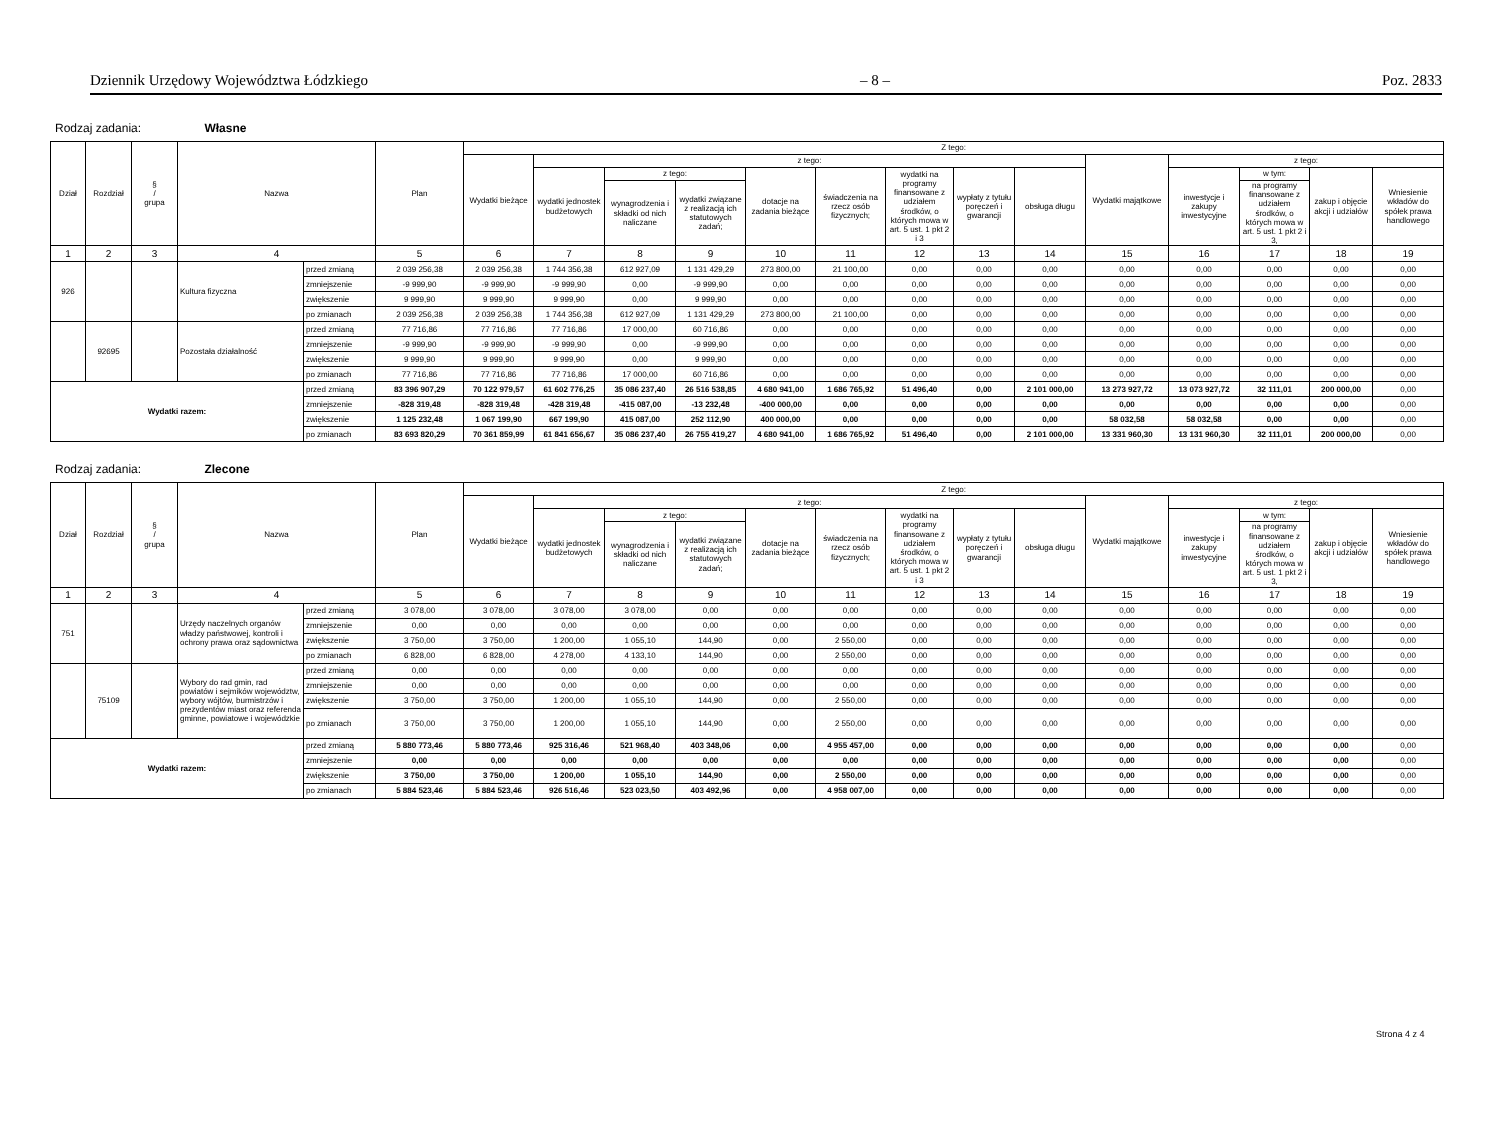Dziennik Urzędowy Województwa Łódzkiego – 8 – Poz. 2833
Rodzaj zadania: Własne
| Dział | Rozdział | § / grupa | Nazwa | | Plan | Z tego: | | | | | | | | | | | | | |
| --- | --- | --- | --- | --- | --- | --- | --- | --- | --- | --- | --- | --- | --- | --- | --- | --- | --- | --- | --- |
| | | | | | | Wydatki bieżące | z tego: | | | | | | | | Wydatki majątkowe | z tego: | | | |
| | | | | | | | wydatki jednostek budżetowych | z tego: | | dotacje na zadania bieżące | świadczenia na rzecz osób fizycznych; | wydatki na programy finansowane z udziałem środków, o których mowa w art. 5 ust. 1 pkt 2 i 3 | wypłaty z tytułu poręczeń i gwarancji | obsługa długu | | inwestycje i zakupy inwestycyjne | w tym: | zakup i objęcie akcji i udziałów | Wniesienie wkładów do spółek prawa handlowego |
| | | | | | | | | wynagrodzenia i składki od nich naliczane | wydatki związane z realizacją ich statutowych zadań; | | | | | | | | na programy finansowane z udziałem środków, o których mowa w art. 5 ust. 1 pkt 2 i 3, | | |
| 1 | 2 | 3 | 4 | | 5 | 6 | 7 | 8 | 9 | 10 | 11 | 12 | 13 | 14 | 15 | 16 | 17 | 18 | 19 |
| 926 | | | Kultura fizyczna | przed zmianą | 2 039 256,38 | 2 039 256,38 | 1 744 356,38 | 612 927,09 | 1 131 429,29 | 273 800,00 | 21 100,00 | 0,00 | 0,00 | 0,00 | 0,00 | 0,00 | 0,00 | 0,00 | 0,00 |
| | | | | zmniejszenie | -9 999,90 | -9 999,90 | -9 999,90 | 0,00 | -9 999,90 | 0,00 | 0,00 | 0,00 | 0,00 | 0,00 | 0,00 | 0,00 | 0,00 | 0,00 | 0,00 |
| | | | | zwiększenie | 9 999,90 | 9 999,90 | 9 999,90 | 0,00 | 9 999,90 | 0,00 | 0,00 | 0,00 | 0,00 | 0,00 | 0,00 | 0,00 | 0,00 | 0,00 | 0,00 |
| | | | | po zmianach | 2 039 256,38 | 2 039 256,38 | 1 744 356,38 | 612 927,09 | 1 131 429,29 | 273 800,00 | 21 100,00 | 0,00 | 0,00 | 0,00 | 0,00 | 0,00 | 0,00 | 0,00 | 0,00 |
| | 92695 | | Pozostała działalność | przed zmianą | 77 716,86 | 77 716,86 | 77 716,86 | 17 000,00 | 60 716,86 | 0,00 | 0,00 | 0,00 | 0,00 | 0,00 | 0,00 | 0,00 | 0,00 | 0,00 | 0,00 |
| | | | | zmniejszenie | -9 999,90 | -9 999,90 | -9 999,90 | 0,00 | -9 999,90 | 0,00 | 0,00 | 0,00 | 0,00 | 0,00 | 0,00 | 0,00 | 0,00 | 0,00 | 0,00 |
| | | | | zwiększenie | 9 999,90 | 9 999,90 | 9 999,90 | 0,00 | 9 999,90 | 0,00 | 0,00 | 0,00 | 0,00 | 0,00 | 0,00 | 0,00 | 0,00 | 0,00 | 0,00 |
| | | | | po zmianach | 77 716,86 | 77 716,86 | 77 716,86 | 17 000,00 | 60 716,86 | 0,00 | 0,00 | 0,00 | 0,00 | 0,00 | 0,00 | 0,00 | 0,00 | 0,00 | 0,00 |
| Wydatki razem: | | | | przed zmianą | 83 396 907,29 | 70 122 979,57 | 61 602 776,25 | 35 086 237,40 | 26 516 538,85 | 4 680 941,00 | 1 686 765,92 | 51 496,40 | 0,00 | 2 101 000,00 | 13 273 927,72 | 13 073 927,72 | 32 111,01 | 200 000,00 | 0,00 |
| | | | | zmniejszenie | -828 319,48 | -828 319,48 | -428 319,48 | -415 087,00 | -13 232,48 | -400 000,00 | 0,00 | 0,00 | 0,00 | 0,00 | 0,00 | 0,00 | 0,00 | 0,00 | 0,00 |
| | | | | zwiększenie | 1 125 232,48 | 1 067 199,90 | 667 199,90 | 415 087,00 | 252 112,90 | 400 000,00 | 0,00 | 0,00 | 0,00 | 0,00 | 58 032,58 | 58 032,58 | 0,00 | 0,00 | 0,00 |
| | | | | po zmianach | 83 693 820,29 | 70 361 859,99 | 61 841 656,67 | 35 086 237,40 | 26 755 419,27 | 4 680 941,00 | 1 686 765,92 | 51 496,40 | 0,00 | 2 101 000,00 | 13 331 960,30 | 13 131 960,30 | 32 111,01 | 200 000,00 | 0,00 |
Rodzaj zadania: Zlecone
| Dział | Rozdział | § / grupa | Nazwa | | Plan | Z tego: | | | | | | | | | | | | | |
| --- | --- | --- | --- | --- | --- | --- | --- | --- | --- | --- | --- | --- | --- | --- | --- | --- | --- | --- | --- |
| | | | | | | Wydatki bieżące | z tego: | | | | | | | | Wydatki majątkowe | z tego: | | | |
| | | | | | | | wydatki jednostek budżetowych | z tego: | | dotacje na zadania bieżące | świadczenia na rzecz osób fizycznych; | wydatki na programy finansowane z udziałem środków, o których mowa w art. 5 ust. 1 pkt 2 i 3 | wypłaty z tytułu poręczeń i gwarancji | obsługa długu | | inwestycje i zakupy inwestycyjne | w tym: | zakup i objęcie akcji i udziałów | Wniesienie wkładów do spółek prawa handlowego |
| | | | | | | | | wynagrodzenia i składki od nich naliczane | wydatki związane z realizacją ich statutowych zadań; | | | | | | | | na programy finansowane z udziałem środków, o których mowa w art. 5 ust. 1 pkt 2 i 3, | | |
| 1 | 2 | 3 | 4 | | 5 | 6 | 7 | 8 | 9 | 10 | 11 | 12 | 13 | 14 | 15 | 16 | 17 | 18 | 19 |
| 751 | | | Urzędy naczelnych organów władzy państwowej, kontroli i ochrony prawa oraz sądownictwa | przed zmianą | 3 078,00 | 3 078,00 | 3 078,00 | 3 078,00 | 0,00 | 0,00 | 0,00 | 0,00 | 0,00 | 0,00 | 0,00 | 0,00 | 0,00 | 0,00 | 0,00 |
| | | | | zmniejszenie | 0,00 | 0,00 | 0,00 | 0,00 | 0,00 | 0,00 | 0,00 | 0,00 | 0,00 | 0,00 | 0,00 | 0,00 | 0,00 | 0,00 | 0,00 |
| | | | | zwiększenie | 3 750,00 | 3 750,00 | 1 200,00 | 1 055,10 | 144,90 | 0,00 | 2 550,00 | 0,00 | 0,00 | 0,00 | 0,00 | 0,00 | 0,00 | 0,00 | 0,00 |
| | | | | po zmianach | 6 828,00 | 6 828,00 | 4 278,00 | 4 133,10 | 144,90 | 0,00 | 2 550,00 | 0,00 | 0,00 | 0,00 | 0,00 | 0,00 | 0,00 | 0,00 | 0,00 |
| | 75109 | | Wybory do rad gmin, rad powiatów i sejmików województw, wybory wójtów, burmistrzów i prezydentów miast oraz referenda gminne, powiatowe i wojewódzkie | przed zmianą | 0,00 | 0,00 | 0,00 | 0,00 | 0,00 | 0,00 | 0,00 | 0,00 | 0,00 | 0,00 | 0,00 | 0,00 | 0,00 | 0,00 | 0,00 |
| | | | | zmniejszenie | 0,00 | 0,00 | 0,00 | 0,00 | 0,00 | 0,00 | 0,00 | 0,00 | 0,00 | 0,00 | 0,00 | 0,00 | 0,00 | 0,00 | 0,00 |
| | | | | zwiększenie | 3 750,00 | 3 750,00 | 1 200,00 | 1 055,10 | 144,90 | 0,00 | 2 550,00 | 0,00 | 0,00 | 0,00 | 0,00 | 0,00 | 0,00 | 0,00 | 0,00 |
| | | | | po zmianach | 3 750,00 | 3 750,00 | 1 200,00 | 1 055,10 | 144,90 | 0,00 | 2 550,00 | 0,00 | 0,00 | 0,00 | 0,00 | 0,00 | 0,00 | 0,00 | 0,00 |
| Wydatki razem: | | | | przed zmianą | 5 880 773,46 | 5 880 773,46 | 925 316,46 | 521 968,40 | 403 348,06 | 0,00 | 4 955 457,00 | 0,00 | 0,00 | 0,00 | 0,00 | 0,00 | 0,00 | 0,00 | 0,00 |
| | | | | zmniejszenie | 0,00 | 0,00 | 0,00 | 0,00 | 0,00 | 0,00 | 0,00 | 0,00 | 0,00 | 0,00 | 0,00 | 0,00 | 0,00 | 0,00 | 0,00 |
| | | | | zwiększenie | 3 750,00 | 3 750,00 | 1 200,00 | 1 055,10 | 144,90 | 0,00 | 2 550,00 | 0,00 | 0,00 | 0,00 | 0,00 | 0,00 | 0,00 | 0,00 | 0,00 |
| | | | | po zmianach | 5 884 523,46 | 5 884 523,46 | 926 516,46 | 523 023,50 | 403 492,96 | 0,00 | 4 958 007,00 | 0,00 | 0,00 | 0,00 | 0,00 | 0,00 | 0,00 | 0,00 | 0,00 |
Strona 4 z 4